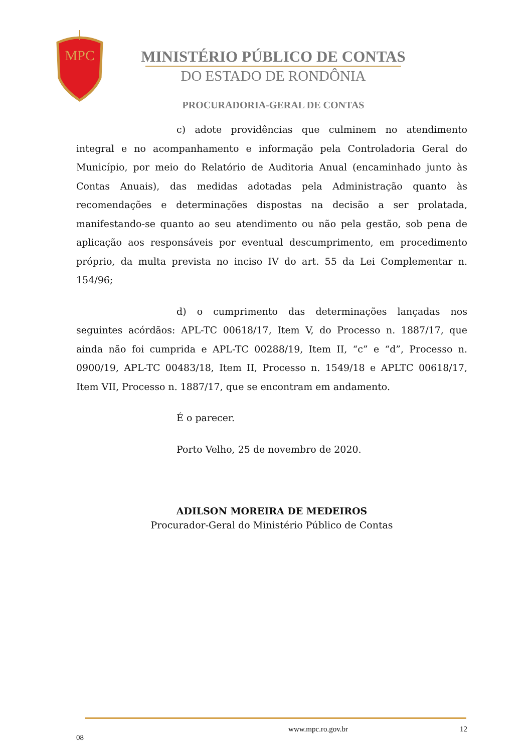MPC
MINISTÉRIO PÚBLICO DE CONTAS
DO ESTADO DE RONDÔNIA
PROCURADORIA-GERAL DE CONTAS
c) adote providências que culminem no atendimento integral e no acompanhamento e informação pela Controladoria Geral do Município, por meio do Relatório de Auditoria Anual (encaminhado junto às Contas Anuais), das medidas adotadas pela Administração quanto às recomendações e determinações dispostas na decisão a ser prolatada, manifestando-se quanto ao seu atendimento ou não pela gestão, sob pena de aplicação aos responsáveis por eventual descumprimento, em procedimento próprio, da multa prevista no inciso IV do art. 55 da Lei Complementar n. 154/96;
d) o cumprimento das determinações lançadas nos seguintes acórdãos: APL-TC 00618/17, Item V, do Processo n. 1887/17, que ainda não foi cumprida e APL-TC 00288/19, Item II, “c” e “d”, Processo n. 0900/19, APL-TC 00483/18, Item II, Processo n. 1549/18 e APLTC 00618/17, Item VII, Processo n. 1887/17, que se encontram em andamento.
É o parecer.
Porto Velho, 25 de novembro de 2020.
ADILSON MOREIRA DE MEDEIROS
Procurador-Geral do Ministério Público de Contas
www.mpc.ro.gov.br 12
08